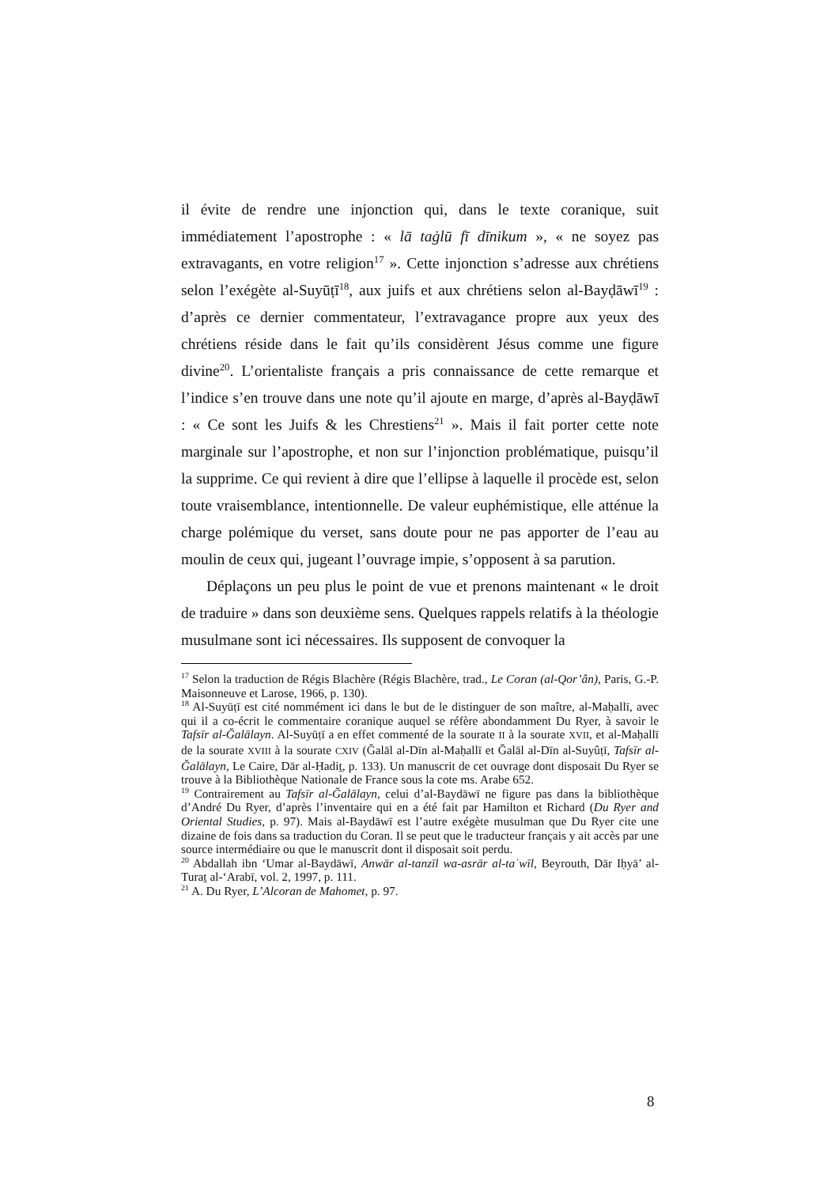il évite de rendre une injonction qui, dans le texte coranique, suit immédiatement l’apostrophe : « lā taġlū fī dīnikum », « ne soyez pas extravagants, en votre religion<sup>17</sup> ». Cette injonction s’adresse aux chrétiens selon l’exégète al-Suyūṭī<sup>18</sup>, aux juifs et aux chrétiens selon al-Bayḍāwī<sup>19</sup> : d’après ce dernier commentateur, l’extravagance propre aux yeux des chrétiens réside dans le fait qu’ils considèrent Jésus comme une figure divine<sup>20</sup>. L’orientaliste français a pris connaissance de cette remarque et l’indice s’en trouve dans une note qu’il ajoute en marge, d’après al-Bayḍāwī : « Ce sont les Juifs & les Chrestiens<sup>21</sup> ». Mais il fait porter cette note marginale sur l’apostrophe, et non sur l’injonction problématique, puisqu’il la supprime. Ce qui revient à dire que l’ellipse à laquelle il procède est, selon toute vraisemblance, intentionnelle. De valeur euphémistique, elle atténue la charge polémique du verset, sans doute pour ne pas apporter de l’eau au moulin de ceux qui, jugeant l’ouvrage impie, s’opposent à sa parution.
Déplaçons un peu plus le point de vue et prenons maintenant « le droit de traduire » dans son deuxième sens. Quelques rappels relatifs à la théologie musulmane sont ici nécessaires. Ils supposent de convoquer la
<sup>17</sup> Selon la traduction de Régis Blachère (Régis Blachère, trad., Le Coran (al-Qor’ân), Paris, G.-P. Maisonneuve et Larose, 1966, p. 130).
<sup>18</sup> Al-Suyūṭī est cité nommément ici dans le but de le distinguer de son maître, al-Maḥallī, avec qui il a co-écrit le commentaire coranique auquel se réfère abondamment Du Ryer, à savoir le Tafsīr al-Ğalālayn. Al-Suyūṭī a en effet commenté de la sourate II à la sourate XVII, et al-Maḥallī de la sourate XVIII à la sourate CXIV (Ğalāl al-Dīn al-Maḥallī et Ğalāl al-Dīn al-Suyûṭī, Tafsīr al-Ğalālayn, Le Caire, Dār al-Ḥadiṯ, p. 133). Un manuscrit de cet ouvrage dont disposait Du Ryer se trouve à la Bibliothèque Nationale de France sous la cote ms. Arabe 652.
<sup>19</sup> Contrairement au Tafsīr al-Ğalālayn, celui d’al-Baydāwī ne figure pas dans la bibliothèque d’André Du Ryer, d’après l’inventaire qui en a été fait par Hamilton et Richard (Du Ryer and Oriental Studies, p. 97). Mais al-Baydāwī est l’autre exégète musulman que Du Ryer cite une dizaine de fois dans sa traduction du Coran. Il se peut que le traducteur français y ait accès par une source intermédiaire ou que le manuscrit dont il disposait soit perdu.
<sup>20</sup> Abdallah ibn ‘Umar al-Baydāwī, Anwār al-tanzīl wa-asrār al-taʾwīl, Beyrouth, Dār Iḥyā’ al-Turaṯ al-‘Arabī, vol. 2, 1997, p. 111.
<sup>21</sup> A. Du Ryer, L’Alcoran de Mahomet, p. 97.
8